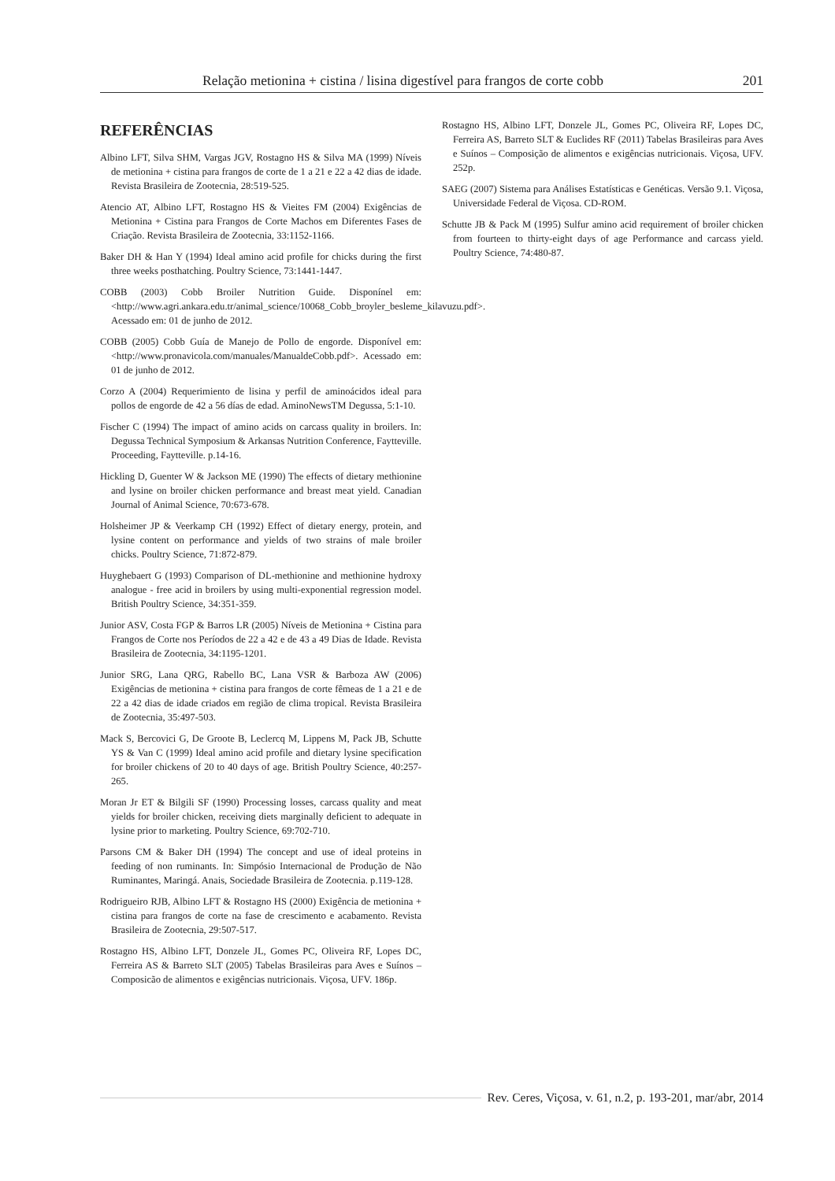Relação metionina + cistina / lisina digestível para frangos de corte cobb 201
REFERÊNCIAS
Albino LFT, Silva SHM, Vargas JGV, Rostagno HS & Silva MA (1999) Níveis de metionina + cistina para frangos de corte de 1 a 21 e 22 a 42 dias de idade. Revista Brasileira de Zootecnia, 28:519-525.
Atencio AT, Albino LFT, Rostagno HS & Vieites FM (2004) Exigências de Metionina + Cistina para Frangos de Corte Machos em Diferentes Fases de Criação. Revista Brasileira de Zootecnia, 33:1152-1166.
Baker DH & Han Y (1994) Ideal amino acid profile for chicks during the first three weeks posthatching. Poultry Science, 73:1441-1447.
COBB (2003) Cobb Broiler Nutrition Guide. Disponínel em: <http://www.agri.ankara.edu.tr/animal_science/10068_Cobb_broyler_besleme_kilavuzu.pdf>. Acessado em: 01 de junho de 2012.
COBB (2005) Cobb Guía de Manejo de Pollo de engorde. Disponível em: <http://www.pronavicola.com/manuales/ManualdeCobb.pdf>. Acessado em: 01 de junho de 2012.
Corzo A (2004) Requerimiento de lisina y perfil de aminoácidos ideal para pollos de engorde de 42 a 56 días de edad. AminoNewsTM Degussa, 5:1-10.
Fischer C (1994) The impact of amino acids on carcass quality in broilers. In: Degussa Technical Symposium & Arkansas Nutrition Conference, Faytteville. Proceeding, Faytteville. p.14-16.
Hickling D, Guenter W & Jackson ME (1990) The effects of dietary methionine and lysine on broiler chicken performance and breast meat yield. Canadian Journal of Animal Science, 70:673-678.
Holsheimer JP & Veerkamp CH (1992) Effect of dietary energy, protein, and lysine content on performance and yields of two strains of male broiler chicks. Poultry Science, 71:872-879.
Huyghebaert G (1993) Comparison of DL-methionine and methionine hydroxy analogue - free acid in broilers by using multi-exponential regression model. British Poultry Science, 34:351-359.
Junior ASV, Costa FGP & Barros LR (2005) Níveis de Metionina + Cistina para Frangos de Corte nos Períodos de 22 a 42 e de 43 a 49 Dias de Idade. Revista Brasileira de Zootecnia, 34:1195-1201.
Junior SRG, Lana QRG, Rabello BC, Lana VSR & Barboza AW (2006) Exigências de metionina + cistina para frangos de corte fêmeas de 1 a 21 e de 22 a 42 dias de idade criados em região de clima tropical. Revista Brasileira de Zootecnia, 35:497-503.
Mack S, Bercovici G, De Groote B, Leclercq M, Lippens M, Pack JB, Schutte YS & Van C (1999) Ideal amino acid profile and dietary lysine specification for broiler chickens of 20 to 40 days of age. British Poultry Science, 40:257-265.
Moran Jr ET & Bilgili SF (1990) Processing losses, carcass quality and meat yields for broiler chicken, receiving diets marginally deficient to adequate in lysine prior to marketing. Poultry Science, 69:702-710.
Parsons CM & Baker DH (1994) The concept and use of ideal proteins in feeding of non ruminants. In: Simpósio Internacional de Produção de Não Ruminantes, Maringá. Anais, Sociedade Brasileira de Zootecnia. p.119-128.
Rodrigueiro RJB, Albino LFT & Rostagno HS (2000) Exigência de metionina + cistina para frangos de corte na fase de crescimento e acabamento. Revista Brasileira de Zootecnia, 29:507-517.
Rostagno HS, Albino LFT, Donzele JL, Gomes PC, Oliveira RF, Lopes DC, Ferreira AS & Barreto SLT (2005) Tabelas Brasileiras para Aves e Suínos – Composicão de alimentos e exigências nutricionais. Viçosa, UFV. 186p.
Rostagno HS, Albino LFT, Donzele JL, Gomes PC, Oliveira RF, Lopes DC, Ferreira AS, Barreto SLT & Euclides RF (2011) Tabelas Brasileiras para Aves e Suínos – Composição de alimentos e exigências nutricionais. Viçosa, UFV. 252p.
SAEG (2007) Sistema para Análises Estatísticas e Genéticas. Versão 9.1. Viçosa, Universidade Federal de Viçosa. CD-ROM.
Schutte JB & Pack M (1995) Sulfur amino acid requirement of broiler chicken from fourteen to thirty-eight days of age Performance and carcass yield. Poultry Science, 74:480-87.
Rev. Ceres, Viçosa, v. 61, n.2, p. 193-201, mar/abr, 2014